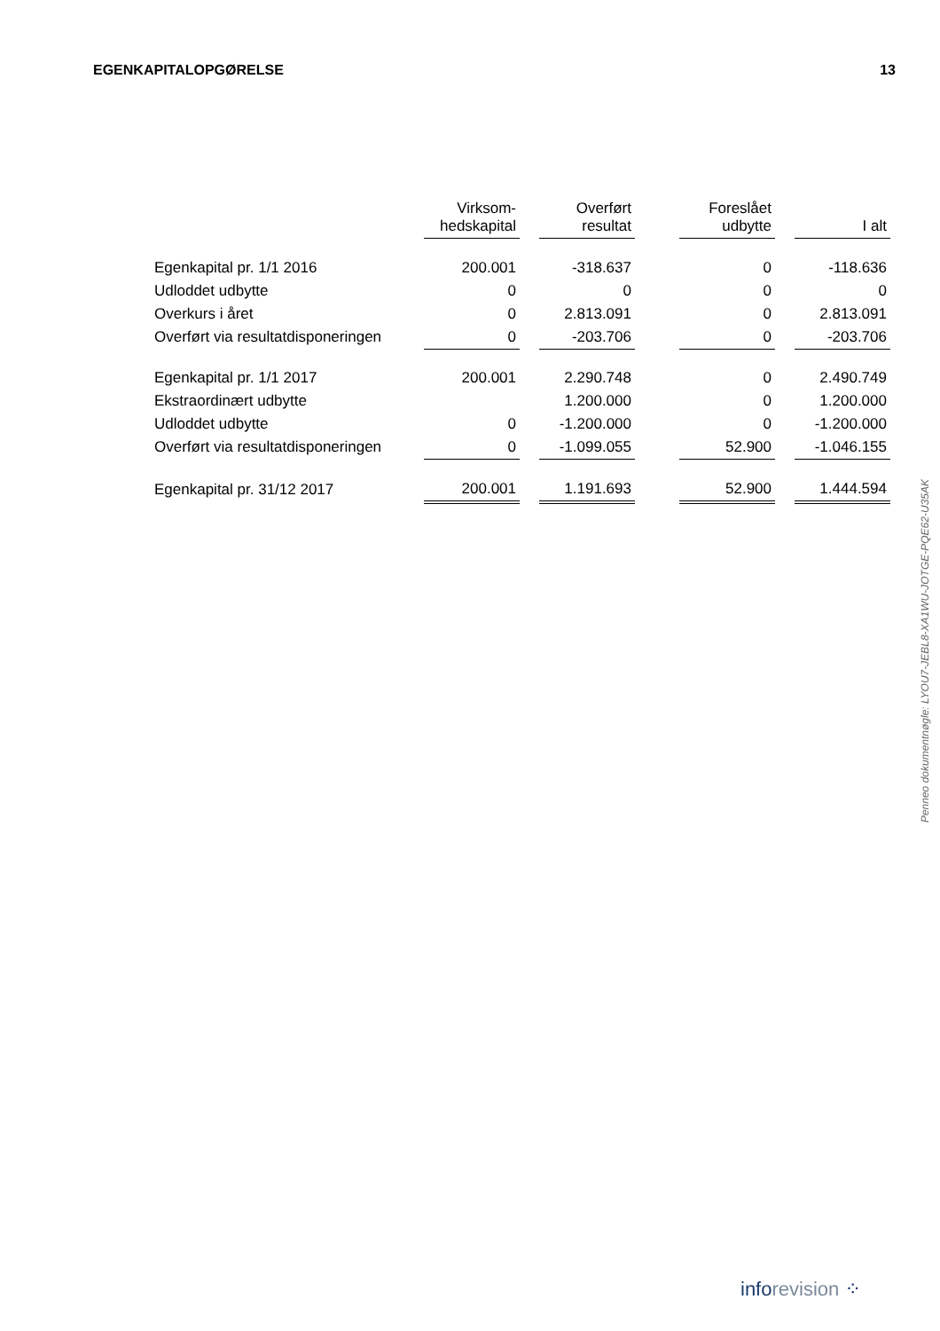EGENKAPITALOPGØRELSE 13
| | Virksom- hedskapital | | Overført resultat | | Foreslået udbytte | | I alt |
| Egenkapital pr. 1/1 2016 | 200.001 | | -318.637 | | 0 | | -118.636 |
| Udloddet udbytte | 0 | | 0 | | 0 | | 0 |
| Overkurs i året | 0 | | 2.813.091 | | 0 | | 2.813.091 |
| Overført via resultatdisponeringen | 0 | | -203.706 | | 0 | | -203.706 |
| Egenkapital pr. 1/1 2017 | 200.001 | | 2.290.748 | | 0 | | 2.490.749 |
| Ekstraordinært udbytte | | | 1.200.000 | | 0 | | 1.200.000 |
| Udloddet udbytte | 0 | | -1.200.000 | | 0 | | -1.200.000 |
| Overført via resultatdisponeringen | 0 | | -1.099.055 | | 52.900 | | -1.046.155 |
| Egenkapital pr. 31/12 2017 | 200.001 | | 1.191.693 | | 52.900 | | 1.444.594 |
Penneo dokumentnøgle: LYOU7-JEBL8-XA1WU-JOTGE-PQE62-U35AK
inforevision ⁘